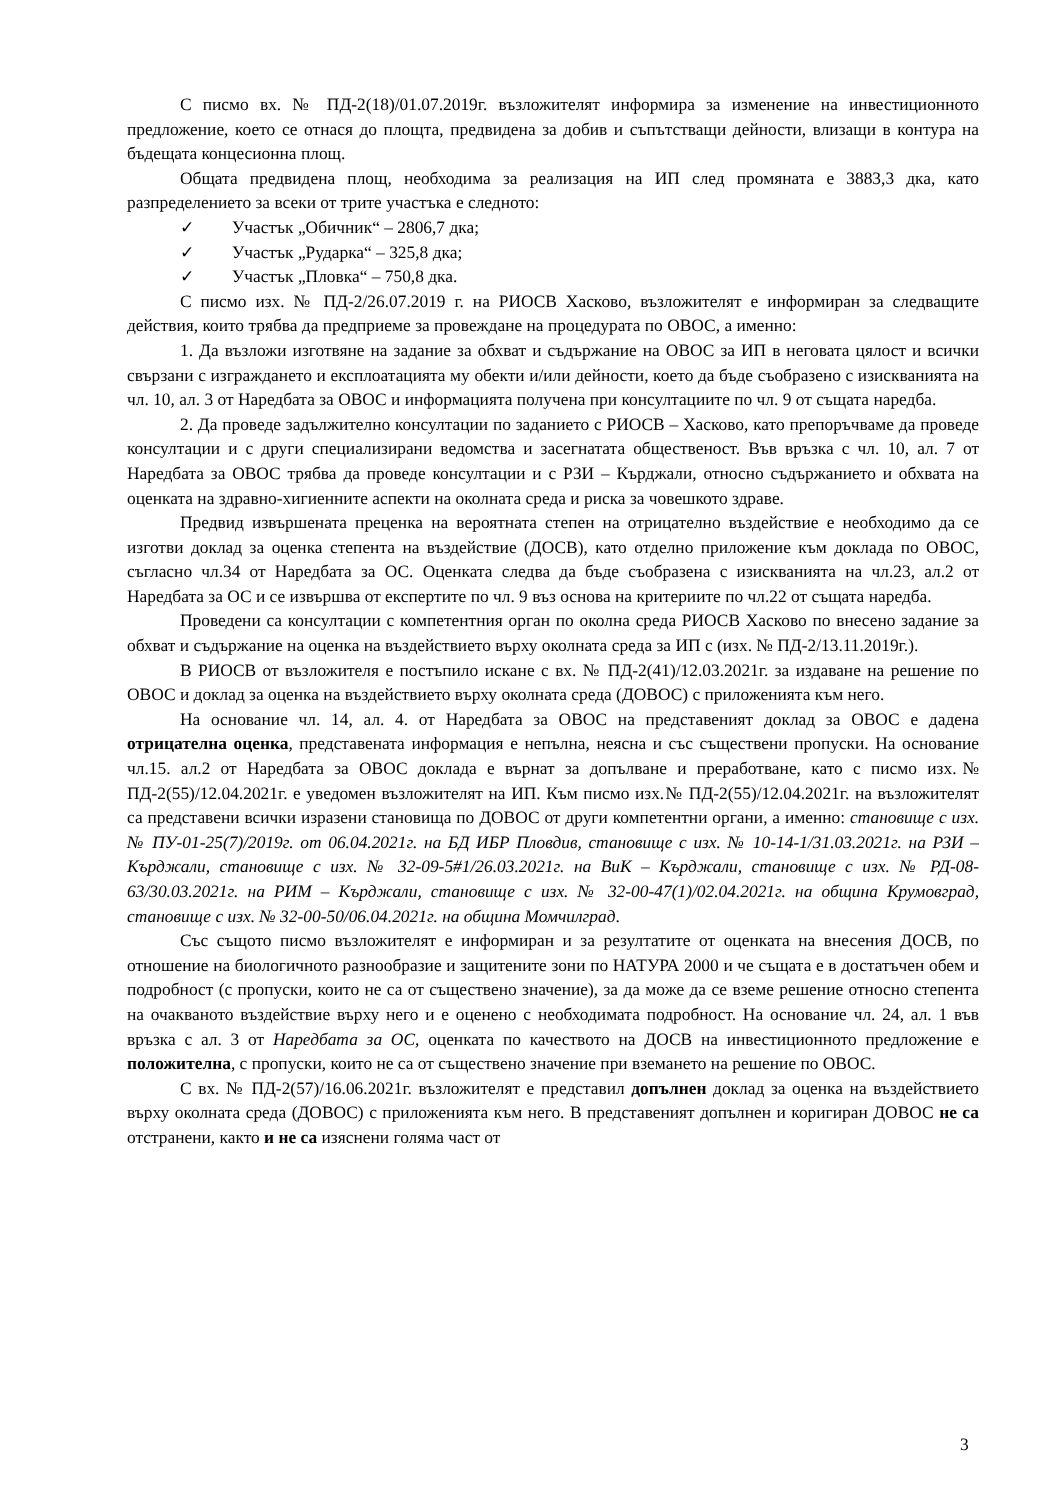С писмо вх. № ПД-2(18)/01.07.2019г. възложителят информира за изменение на инвестиционното предложение, което се отнася до площта, предвидена за добив и съпътстващи дейности, влизащи в контура на бъдещата концесионна площ.
Общата предвидена площ, необходима за реализация на ИП след промяната е 3883,3 дка, като разпределението за всеки от трите участъка е следното:
✓ Участък „Обичник“ – 2806,7 дка;
✓ Участък „Рударка“ – 325,8 дка;
✓ Участък „Пловка“ – 750,8 дка.
С писмо изх. № ПД-2/26.07.2019 г. на РИОСВ Хасково, възложителят е информиран за следващите действия, които трябва да предприеме за провеждане на процедурата по ОВОС, а именно:
1. Да възложи изготвяне на задание за обхват и съдържание на ОВОС за ИП в неговата цялост и всички свързани с изграждането и експлоатацията му обекти и/или дейности, което да бъде съобразено с изискванията на чл. 10, ал. 3 от Наредбата за ОВОС и информацията получена при консултациите по чл. 9 от същата наредба.
2. Да проведе задължително консултации по заданието с РИОСВ – Хасково, като препоръчваме да проведе консултации и с други специализирани ведомства и засегнатата общественост. Във връзка с чл. 10, ал. 7 от Наредбата за ОВОС трябва да проведе консултации и с РЗИ – Кърджали, относно съдържанието и обхвата на оценката на здравно-хигиенните аспекти на околната среда и риска за човешкото здраве.
Предвид извършената преценка на вероятната степен на отрицателно въздействие е необходимо да се изготви доклад за оценка степента на въздействие (ДОСВ), като отделно приложение към доклада по ОВОС, съгласно чл.34 от Наредбата за ОС. Оценката следва да бъде съобразена с изискванията на чл.23, ал.2 от Наредбата за ОС и се извършва от експертите по чл. 9 въз основа на критериите по чл.22 от същата наредба.
Проведени са консултации с компетентния орган по околна среда РИОСВ Хасково по внесено задание за обхват и съдържание на оценка на въздействието върху околната среда за ИП с (изх. № ПД-2/13.11.2019г.).
В РИОСВ от възложителя е постъпило искане с вх. № ПД-2(41)/12.03.2021г. за издаване на решение по ОВОС и доклад за оценка на въздействието върху околната среда (ДОВОС) с приложенията към него.
На основание чл. 14, ал. 4. от Наредбата за ОВОС на представеният доклад за ОВОС е дадена отрицателна оценка, представената информация е непълна, неясна и със съществени пропуски. На основание чл.15. ал.2 от Наредбата за ОВОС доклада е върнат за допълване и преработване, като с писмо изх.№ ПД-2(55)/12.04.2021г. е уведомен възложителят на ИП. Към писмо изх.№ ПД-2(55)/12.04.2021г. на възложителят са представени всички изразени становища по ДОВОС от други компетентни органи, а именно: становище с изх. № ПУ-01-25(7)/2019г. от 06.04.2021г. на БД ИБР Пловдив, становище с изх. № 10-14-1/31.03.2021г. на РЗИ – Кърджали, становище с изх. № 32-09-5#1/26.03.2021г. на ВиК – Кърджали, становище с изх. № РД-08-63/30.03.2021г. на РИМ – Кърджали, становище с изх. № 32-00-47(1)/02.04.2021г. на община Крумовград, становище с изх. № 32-00-50/06.04.2021г. на община Момчилград.
Със същото писмо възложителят е информиран и за резултатите от оценката на внесения ДОСВ, по отношение на биологичното разнообразие и защитените зони по НАТУРА 2000 и че същата е в достатъчен обем и подробност (с пропуски, които не са от съществено значение), за да може да се вземе решение относно степента на очакваното въздействие върху него и е оценено с необходимата подробност. На основание чл. 24, ал. 1 във връзка с ал. 3 от Наредбата за ОС, оценката по качеството на ДОСВ на инвестиционното предложение е положителна, с пропуски, които не са от съществено значение при вземането на решение по ОВОС.
С вх. № ПД-2(57)/16.06.2021г. възложителят е представил допълнен доклад за оценка на въздействието върху околната среда (ДОВОС) с приложенията към него. В представеният допълнен и коригиран ДОВОС не са отстранени, както и не са изяснени голяма част от
3